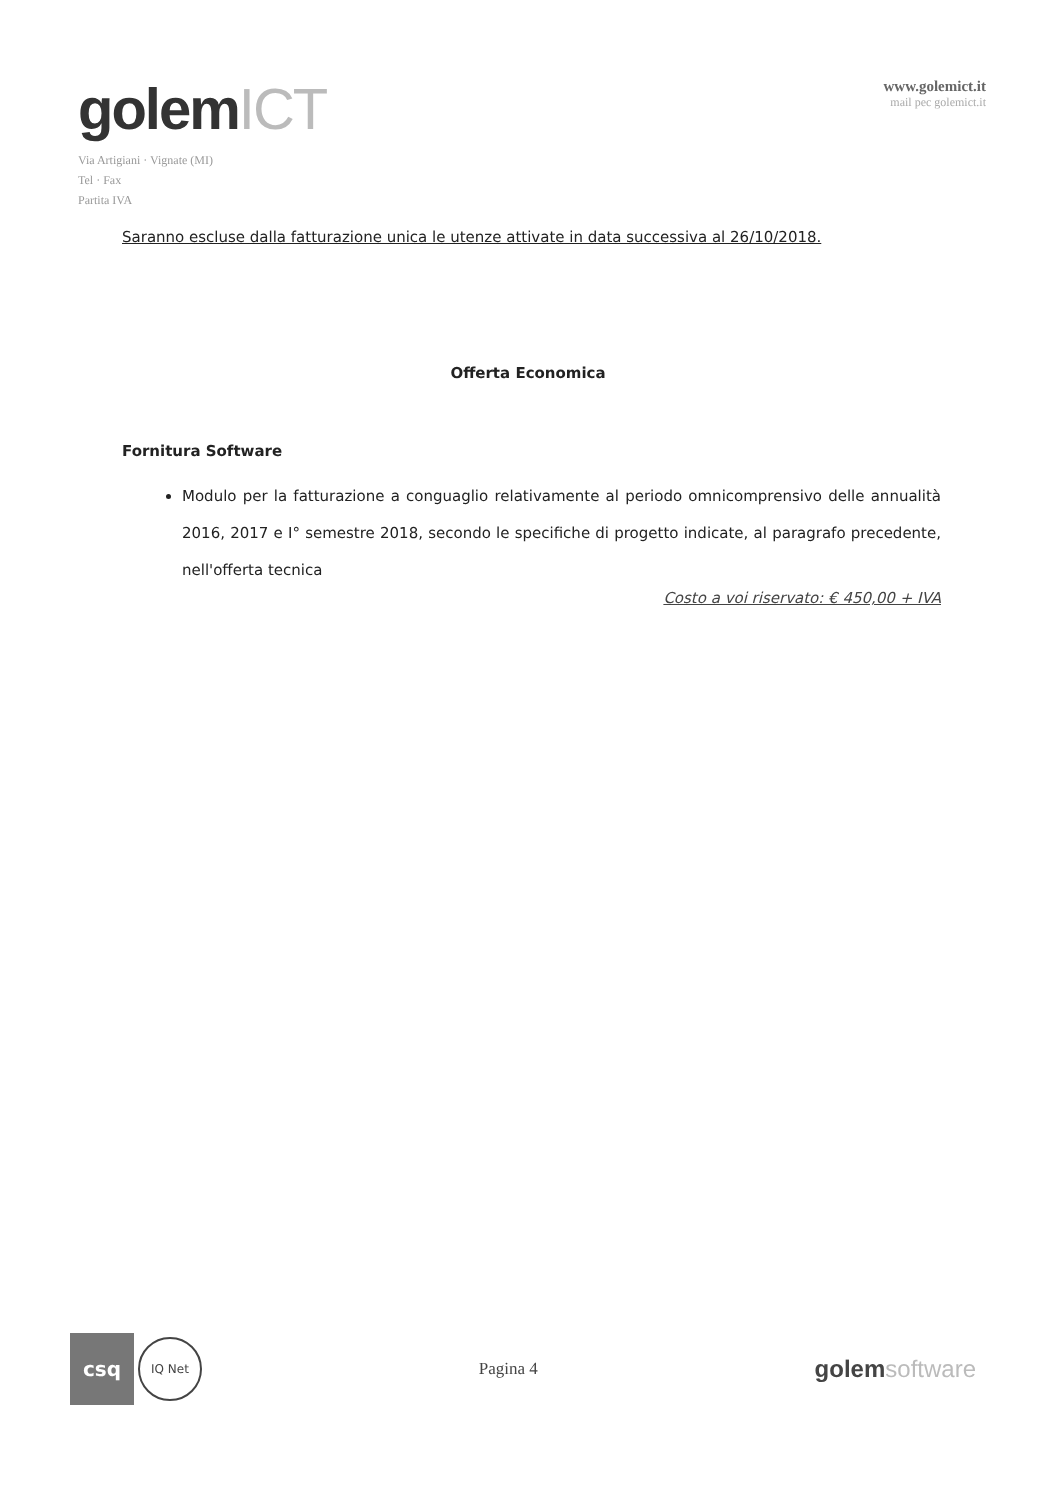golemICT
Via Artigiani · Vignate (MI)
Tel · Fax
Partita IVA
www.golemict.it
mail pec golemict.it
Saranno escluse dalla fatturazione unica le utenze attivate in data successiva al 26/10/2018.
Offerta Economica
Fornitura Software
Modulo per la fatturazione a conguaglio relativamente al periodo omnicomprensivo delle annualità 2016, 2017 e I° semestre 2018, secondo le specifiche di progetto indicate, al paragrafo precedente, nell'offerta tecnica
Costo a voi riservato: € 450,00 + IVA
csq
IQ Net
Pagina 4
golemsoftware